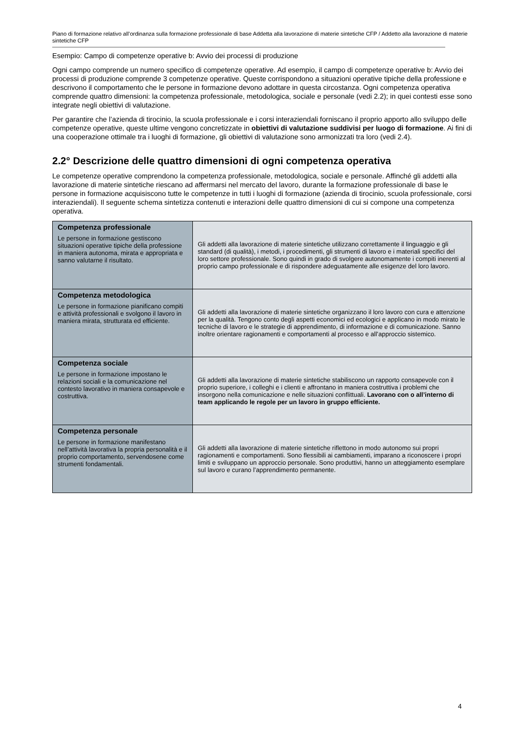Piano di formazione relativo all’ordinanza sulla formazione professionale di base Addetta alla lavorazione di materie sintetiche CFP / Addetto alla lavorazione di materie sintetiche CFP
Esempio: Campo di competenze operative b: Avvio dei processi di produzione
Ogni campo comprende un numero specifico di competenze operative. Ad esempio, il campo di competenze operative b: Avvio dei processi di produzione comprende 3 competenze operative. Queste corrispondono a situazioni operative tipiche della professione e descrivono il comportamento che le persone in formazione devono adottare in questa circostanza. Ogni competenza operativa comprende quattro dimensioni: la competenza professionale, metodologica, sociale e personale (vedi 2.2); in quei contesti esse sono integrate negli obiettivi di valutazione.
Per garantire che l’azienda di tirocinio, la scuola professionale e i corsi interaziendali forniscano il proprio apporto allo sviluppo delle competenze operative, queste ultime vengono concretizzate in obiettivi di valutazione suddivisi per luogo di formazione. Ai fini di una cooperazione ottimale tra i luoghi di formazione, gli obiettivi di valutazione sono armonizzati tra loro (vedi 2.4).
2.2° Descrizione delle quattro dimensioni di ogni competenza operativa
Le competenze operative comprendono la competenza professionale, metodologica, sociale e personale. Affinché gli addetti alla lavorazione di materie sintetiche riescano ad affermarsi nel mercato del lavoro, durante la formazione professionale di base le persone in formazione acquisiscono tutte le competenze in tutti i luoghi di formazione (azienda di tirocinio, scuola professionale, corsi interaziendali). Il seguente schema sintetizza contenuti e interazioni delle quattro dimensioni di cui si compone una competenza operativa.
| Competenza professionale Le persone in formazione gestiscono situazioni operative tipiche della professione in maniera autonoma, mirata e appropriata e sanno valutarne il risultato. | Gli addetti alla lavorazione di materie sintetiche utilizzano correttamente il linguaggio e gli standard (di qualità), i metodi, i procedimenti, gli strumenti di lavoro e i materiali specifici del loro settore professionale. Sono quindi in grado di svolgere autonomamente i compiti inerenti al proprio campo professionale e di rispondere adeguatamente alle esigenze del loro lavoro. |
| Competenza metodologica Le persone in formazione pianificano compiti e attività professionali e svolgono il lavoro in maniera mirata, strutturata ed efficiente. | Gli addetti alla lavorazione di materie sintetiche organizzano il loro lavoro con cura e attenzione per la qualità. Tengono conto degli aspetti economici ed ecologici e applicano in modo mirato le tecniche di lavoro e le strategie di apprendimento, di informazione e di comunicazione. Sanno inoltre orientare ragionamenti e comportamenti al processo e all’approccio sistemico. |
| Competenza sociale Le persone in formazione impostano le relazioni sociali e la comunicazione nel contesto lavorativo in maniera consapevole e costruttiva. | Gli addetti alla lavorazione di materie sintetiche stabiliscono un rapporto consapevole con il proprio superiore, i colleghi e i clienti e affrontano in maniera costruttiva i problemi che insorgono nella comunicazione e nelle situazioni conflittuali. Lavorano con o all’interno di team applicando le regole per un lavoro in gruppo efficiente. |
| Competenza personale Le persone in formazione manifestano nell’attività lavorativa la propria personalità e il proprio comportamento, servendosene come strumenti fondamentali. | Gli addetti alla lavorazione di materie sintetiche riflettono in modo autonomo sui propri ragionamenti e comportamenti. Sono flessibili ai cambiamenti, imparano a riconoscere i propri limiti e sviluppano un approccio personale. Sono produttivi, hanno un atteggiamento esemplare sul lavoro e curano l’apprendimento permanente. |
4